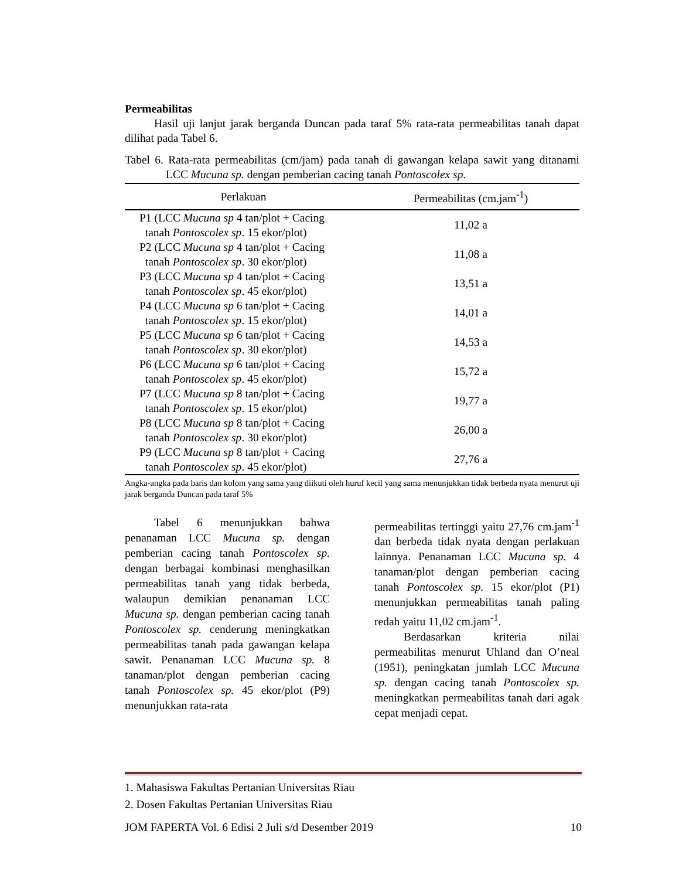Permeabilitas
Hasil uji lanjut jarak berganda Duncan pada taraf 5% rata-rata permeabilitas tanah dapat dilihat pada Tabel 6.
Tabel 6. Rata-rata permeabilitas (cm/jam) pada tanah di gawangan kelapa sawit yang ditanami LCC Mucuna sp. dengan pemberian cacing tanah Pontoscolex sp.
| Perlakuan | Permeabilitas (cm.jam<sup>-1</sup>) |
| --- | --- |
| P1 (LCC Mucuna sp 4 tan/plot + Cacing tanah Pontoscolex sp . 15 ekor/plot) | 11,02 a |
| P2 (LCC Mucuna sp 4 tan/plot + Cacing tanah Pontoscolex sp . 30 ekor/plot) | 11,08 a |
| P3 (LCC Mucuna sp 4 tan/plot + Cacing tanah Pontoscolex sp . 45 ekor/plot) | 13,51 a |
| P4 (LCC Mucuna sp 6 tan/plot + Cacing tanah Pontoscolex sp . 15 ekor/plot) | 14,01 a |
| P5 (LCC Mucuna sp 6 tan/plot + Cacing tanah Pontoscolex sp . 30 ekor/plot) | 14,53 a |
| P6 (LCC Mucuna sp 6 tan/plot + Cacing tanah Pontoscolex sp . 45 ekor/plot) | 15,72 a |
| P7 (LCC Mucuna sp 8 tan/plot + Cacing tanah Pontoscolex sp . 15 ekor/plot) | 19,77 a |
| P8 (LCC Mucuna sp 8 tan/plot + Cacing tanah Pontoscolex sp . 30 ekor/plot) | 26,00 a |
| P9 (LCC Mucuna sp 8 tan/plot + Cacing tanah Pontoscolex sp . 45 ekor/plot) | 27,76 a |
Angka-angka pada baris dan kolom yang sama yang diikuti oleh huruf kecil yang sama menunjukkan tidak berbeda nyata menurut uji jarak berganda Duncan pada taraf 5%
Tabel 6 menunjukkan bahwa penanaman LCC Mucuna sp. dengan pemberian cacing tanah Pontoscolex sp. dengan berbagai kombinasi menghasilkan permeabilitas tanah yang tidak berbeda, walaupun demikian penanaman LCC Mucuna sp. dengan pemberian cacing tanah Pontoscolex sp. cenderung meningkatkan permeabilitas tanah pada gawangan kelapa sawit. Penanaman LCC Mucuna sp. 8 tanaman/plot dengan pemberian cacing tanah Pontoscolex sp. 45 ekor/plot (P9) menunjukkan rata-rata
permeabilitas tertinggi yaitu 27,76 cm.jam<sup>-1</sup> dan berbeda tidak nyata dengan perlakuan lainnya. Penanaman LCC Mucuna sp. 4 tanaman/plot dengan pemberian cacing tanah Pontoscolex sp. 15 ekor/plot (P1) menunjukkan permeabilitas tanah paling redah yaitu 11,02 cm.jam<sup>-1</sup>.
Berdasarkan kriteria nilai permeabilitas menurut Uhland dan O’neal (1951), peningkatan jumlah LCC Mucuna sp. dengan cacing tanah Pontoscolex sp. meningkatkan permeabilitas tanah dari agak cepat menjadi cepat.
1. Mahasiswa Fakultas Pertanian Universitas Riau
2. Dosen Fakultas Pertanian Universitas Riau
JOM FAPERTA Vol. 6 Edisi 2 Juli s/d Desember 2019 10